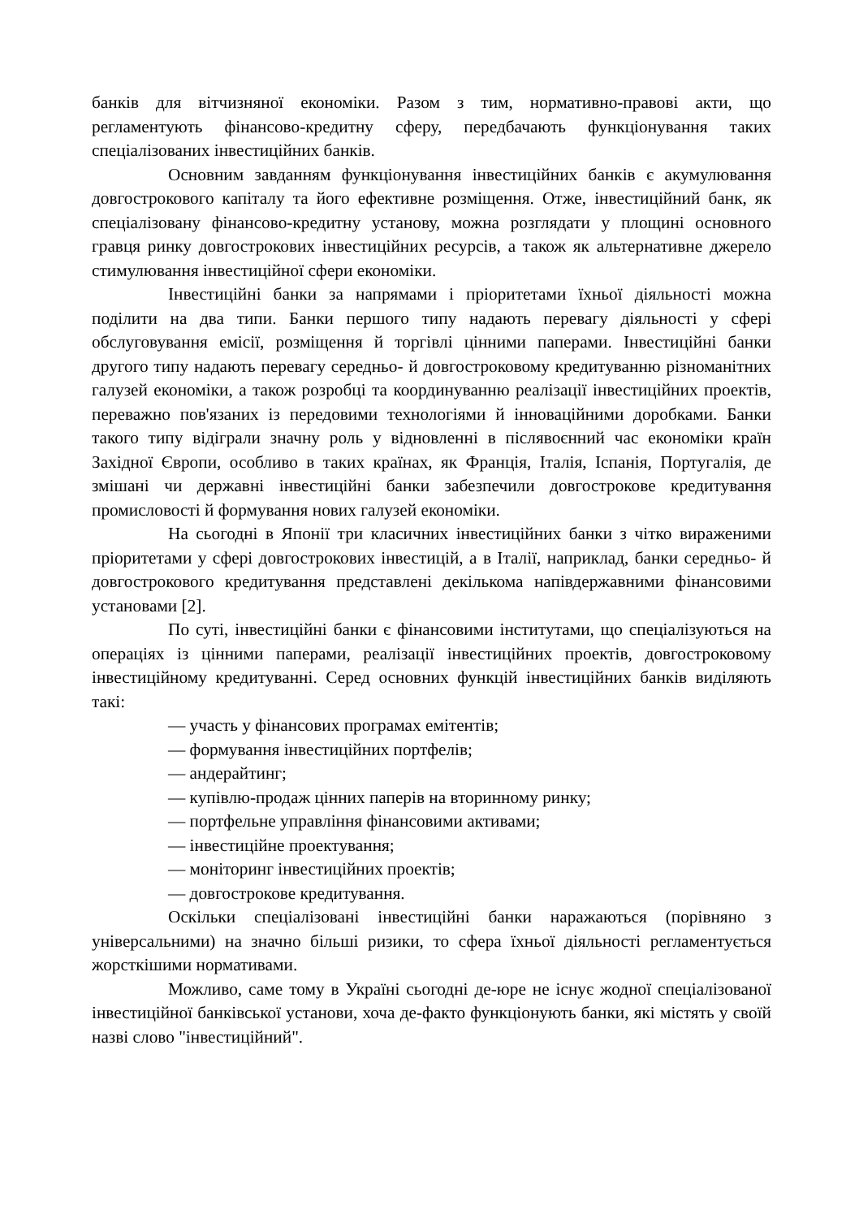банків для вітчизняної економіки. Разом з тим, нормативно-правові акти, що регламентують фінансово-кредитну сферу, передбачають функціонування таких спеціалізованих інвестиційних банків.
Основним завданням функціонування інвестиційних банків є акумулювання довгострокового капіталу та його ефективне розміщення. Отже, інвестиційний банк, як спеціалізовану фінансово-кредитну установу, можна розглядати у площині основного гравця ринку довгострокових інвестиційних ресурсів, а також як альтернативне джерело стимулювання інвестиційної сфери економіки.
Інвестиційні банки за напрямами і пріоритетами їхньої діяльності можна поділити на два типи. Банки першого типу надають перевагу діяльності у сфері обслуговування емісії, розміщення й торгівлі цінними паперами. Інвестиційні банки другого типу надають перевагу середньо- й довгостроковому кредитуванню різноманітних галузей економіки, а також розробці та координуванню реалізації інвестиційних проектів, переважно пов'язаних із передовими технологіями й інноваційними доробками. Банки такого типу відіграли значну роль у відновленні в післявоєнний час економіки країн Західної Європи, особливо в таких країнах, як Франція, Італія, Іспанія, Португалія, де змішані чи державні інвестиційні банки забезпечили довгострокове кредитування промисловості й формування нових галузей економіки.
На сьогодні в Японії три класичних інвестиційних банки з чітко вираженими пріоритетами у сфері довгострокових інвестицій, а в Італії, наприклад, банки середньо- й довгострокового кредитування представлені декількома напівдержавними фінансовими установами [2].
По суті, інвестиційні банки є фінансовими інститутами, що спеціалізуються на операціях із цінними паперами, реалізації інвестиційних проектів, довгостроковому інвестиційному кредитуванні. Серед основних функцій інвестиційних банків виділяють такі:
— участь у фінансових програмах емітентів;
— формування інвестиційних портфелів;
— андерайтинг;
— купівлю-продаж цінних паперів на вторинному ринку;
— портфельне управління фінансовими активами;
— інвестиційне проектування;
— моніторинг інвестиційних проектів;
— довгострокове кредитування.
Оскільки спеціалізовані інвестиційні банки наражаються (порівняно з універсальними) на значно більші ризики, то сфера їхньої діяльності регламентується жорсткішими нормативами.
Можливо, саме тому в Україні сьогодні де-юре не існує жодної спеціалізованої інвестиційної банківської установи, хоча де-факто функціонують банки, які містять у своїй назві слово "інвестиційний".